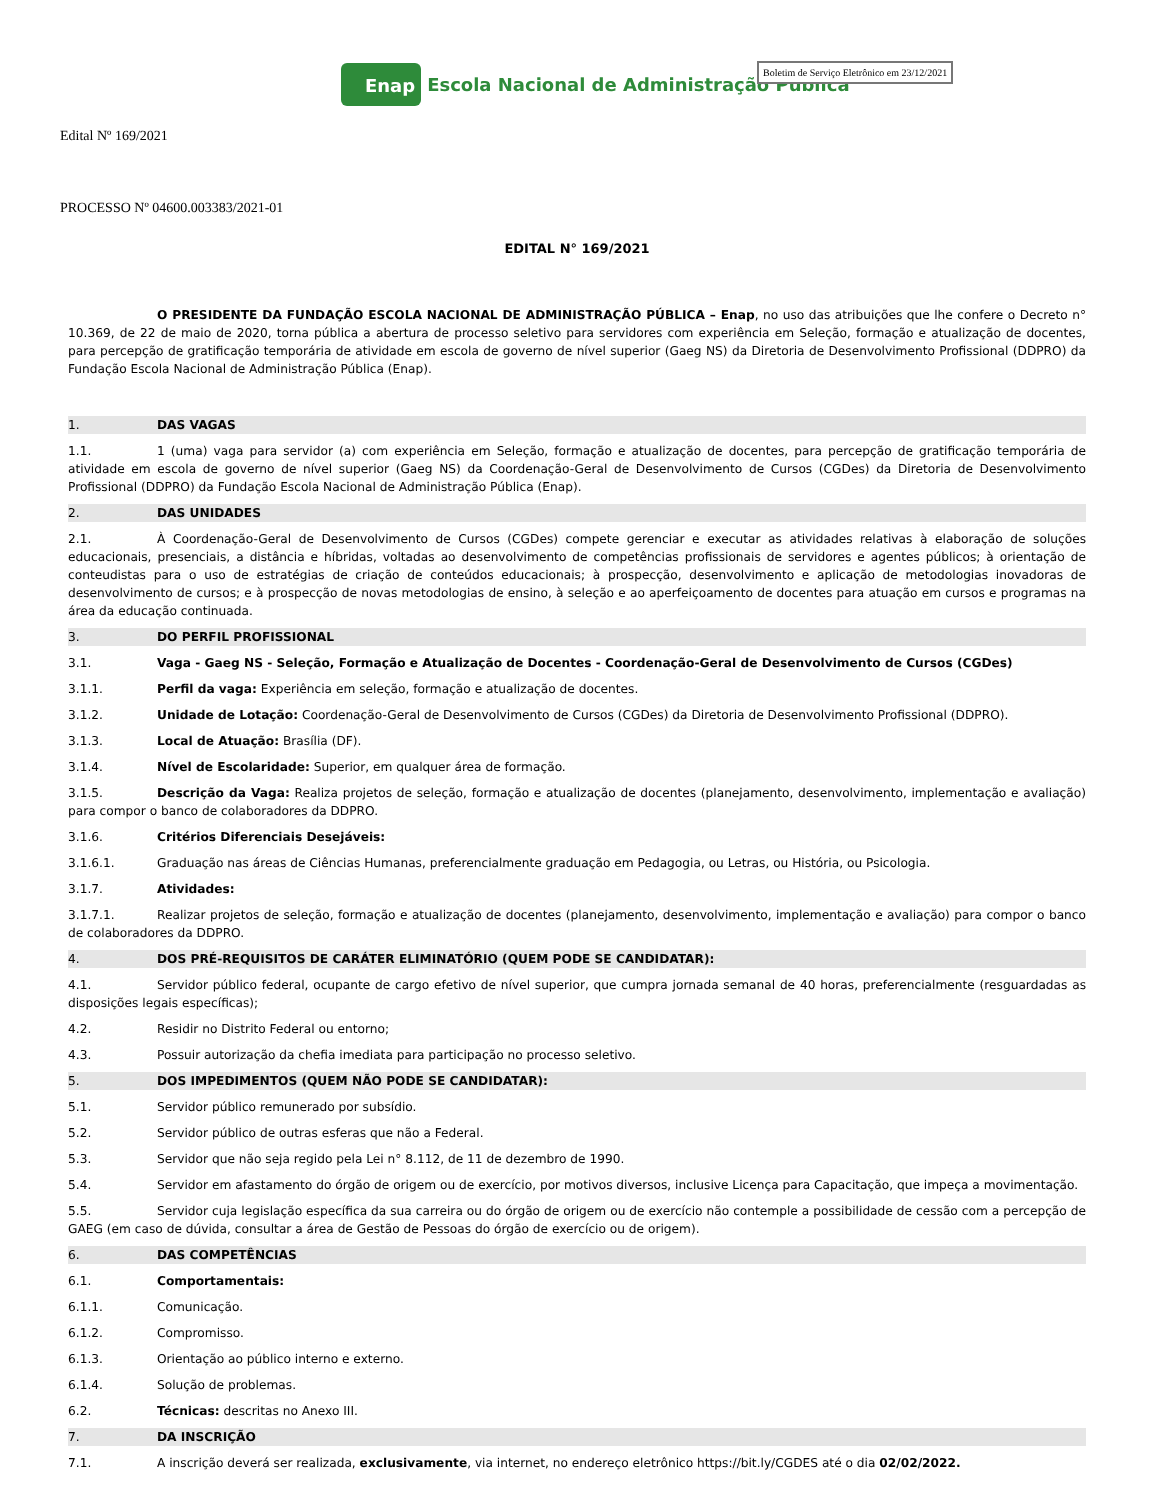Enap Escola Nacional de Administração Pública
Boletim de Serviço Eletrônico em 23/12/2021
Edital Nº 169/2021
PROCESSO Nº 04600.003383/2021-01
EDITAL N° 169/2021
O PRESIDENTE DA FUNDAÇÃO ESCOLA NACIONAL DE ADMINISTRAÇÃO PÚBLICA – Enap, no uso das atribuições que lhe confere o Decreto n° 10.369, de 22 de maio de 2020, torna pública a abertura de processo seletivo para servidores com experiência em Seleção, formação e atualização de docentes, para percepção de gratificação temporária de atividade em escola de governo de nível superior (Gaeg NS) da Diretoria de Desenvolvimento Profissional (DDPRO) da Fundação Escola Nacional de Administração Pública (Enap).
1. DAS VAGAS
1.1. 1 (uma) vaga para servidor (a) com experiência em Seleção, formação e atualização de docentes, para percepção de gratificação temporária de atividade em escola de governo de nível superior (Gaeg NS) da Coordenação-Geral de Desenvolvimento de Cursos (CGDes) da Diretoria de Desenvolvimento Profissional (DDPRO) da Fundação Escola Nacional de Administração Pública (Enap).
2. DAS UNIDADES
2.1. À Coordenação-Geral de Desenvolvimento de Cursos (CGDes) compete gerenciar e executar as atividades relativas à elaboração de soluções educacionais, presenciais, a distância e híbridas, voltadas ao desenvolvimento de competências profissionais de servidores e agentes públicos; à orientação de conteudistas para o uso de estratégias de criação de conteúdos educacionais; à prospecção, desenvolvimento e aplicação de metodologias inovadoras de desenvolvimento de cursos; e à prospecção de novas metodologias de ensino, à seleção e ao aperfeiçoamento de docentes para atuação em cursos e programas na área da educação continuada.
3. DO PERFIL PROFISSIONAL
3.1. Vaga - Gaeg NS - Seleção, Formação e Atualização de Docentes - Coordenação-Geral de Desenvolvimento de Cursos (CGDes)
3.1.1. Perfil da vaga: Experiência em seleção, formação e atualização de docentes.
3.1.2. Unidade de Lotação: Coordenação-Geral de Desenvolvimento de Cursos (CGDes) da Diretoria de Desenvolvimento Profissional (DDPRO).
3.1.3. Local de Atuação: Brasília (DF).
3.1.4. Nível de Escolaridade: Superior, em qualquer área de formação.
3.1.5. Descrição da Vaga: Realiza projetos de seleção, formação e atualização de docentes (planejamento, desenvolvimento, implementação e avaliação) para compor o banco de colaboradores da DDPRO.
3.1.6. Critérios Diferenciais Desejáveis:
3.1.6.1. Graduação nas áreas de Ciências Humanas, preferencialmente graduação em Pedagogia, ou Letras, ou História, ou Psicologia.
3.1.7. Atividades:
3.1.7.1. Realizar projetos de seleção, formação e atualização de docentes (planejamento, desenvolvimento, implementação e avaliação) para compor o banco de colaboradores da DDPRO.
4. DOS PRÉ-REQUISITOS DE CARÁTER ELIMINATÓRIO (QUEM PODE SE CANDIDATAR):
4.1. Servidor público federal, ocupante de cargo efetivo de nível superior, que cumpra jornada semanal de 40 horas, preferencialmente (resguardadas as disposições legais específicas);
4.2. Residir no Distrito Federal ou entorno;
4.3. Possuir autorização da chefia imediata para participação no processo seletivo.
5. DOS IMPEDIMENTOS (QUEM NÃO PODE SE CANDIDATAR):
5.1. Servidor público remunerado por subsídio.
5.2. Servidor público de outras esferas que não a Federal.
5.3. Servidor que não seja regido pela Lei n° 8.112, de 11 de dezembro de 1990.
5.4. Servidor em afastamento do órgão de origem ou de exercício, por motivos diversos, inclusive Licença para Capacitação, que impeça a movimentação.
5.5. Servidor cuja legislação específica da sua carreira ou do órgão de origem ou de exercício não contemple a possibilidade de cessão com a percepção de GAEG (em caso de dúvida, consultar a área de Gestão de Pessoas do órgão de exercício ou de origem).
6. DAS COMPETÊNCIAS
6.1. Comportamentais:
6.1.1. Comunicação.
6.1.2. Compromisso.
6.1.3. Orientação ao público interno e externo.
6.1.4. Solução de problemas.
6.2. Técnicas: descritas no Anexo III.
7. DA INSCRIÇÃO
7.1. A inscrição deverá ser realizada, exclusivamente, via internet, no endereço eletrônico https://bit.ly/CGDES até o dia 02/02/2022.